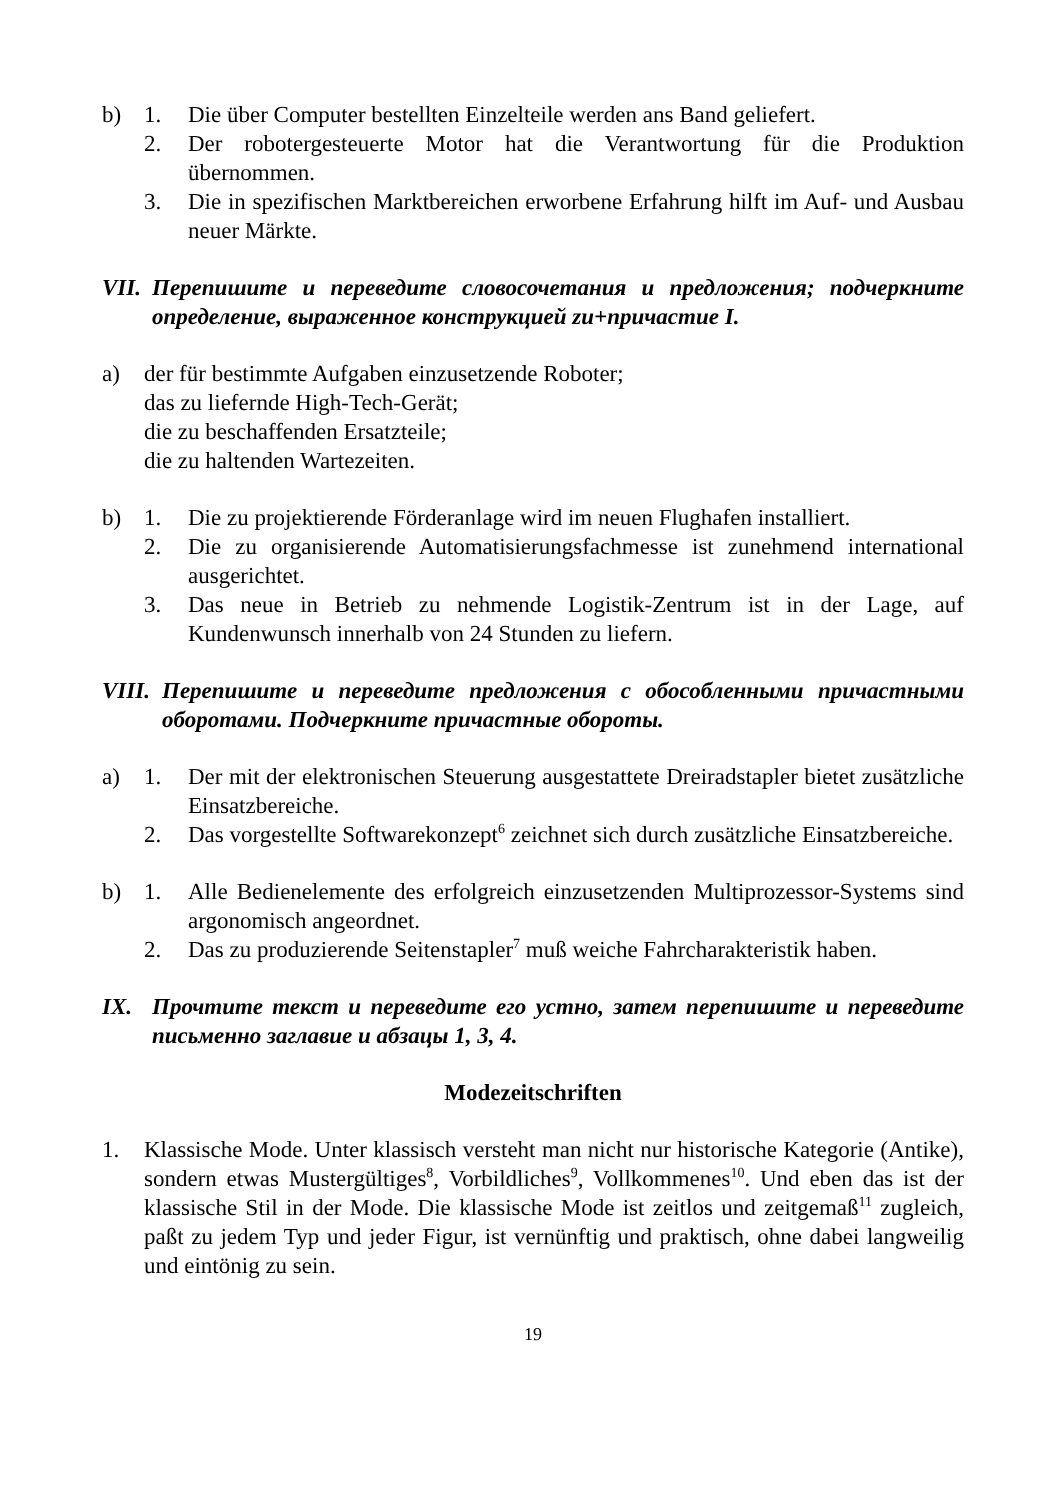b) 1. Die über Computer bestellten Einzelteile werden ans Band geliefert.
2. Der robotergesteuerte Motor hat die Verantwortung für die Produktion übernommen.
3. Die in spezifischen Marktbereichen erworbene Erfahrung hilft im Auf- und Ausbau neuer Märkte.
VII.
Перепишите и переведите словосочетания и предложения; подчеркните определение, выраженное конструкцией zu+причастие I.
a) der für bestimmte Aufgaben einzusetzende Roboter;
das zu liefernde High-Tech-Gerät;
die zu beschaffenden Ersatzteile;
die zu haltenden Wartezeiten.
b) 1. Die zu projektierende Förderanlage wird im neuen Flughafen installiert.
2. Die zu organisierende Automatisierungsfachmesse ist zunehmend international ausgerichtet.
3. Das neue in Betrieb zu nehmende Logistik-Zentrum ist in der Lage, auf Kundenwunsch innerhalb von 24 Stunden zu liefern.
VIII.
Перепишите и переведите предложения с обособленными причастными оборотами. Подчеркните причастные обороты.
a) 1. Der mit der elektronischen Steuerung ausgestattete Dreiradstapler bietet zusätzliche Einsatzbereiche.
2. Das vorgestellte Softwarekonzept<sup>6</sup> zeichnet sich durch zusätzliche Einsatzbereiche.
b) 1. Alle Bedienelemente des erfolgreich einzusetzenden Multiprozessor-Systems sind argonomisch angeordnet.
2. Das zu produzierende Seitenstapler<sup>7</sup> muß weiche Fahrcharakteristik haben.
IX. Прочтите текст и переведите его устно, затем перепишите и переведите письменно заглавие и абзацы 1, 3, 4.
Modezeitschriften
1. Klassische Mode. Unter klassisch versteht man nicht nur historische Kategorie (Antike), sondern etwas Mustergültiges<sup>8</sup>, Vorbildliches<sup>9</sup>, Vollkommenes<sup>10</sup>. Und eben das ist der klassische Stil in der Mode. Die klassische Mode ist zeitlos und zeitgemaß<sup>11</sup> zugleich, paßt zu jedem Typ und jeder Figur, ist vernünftig und praktisch, ohne dabei langweilig und eintönig zu sein.
19